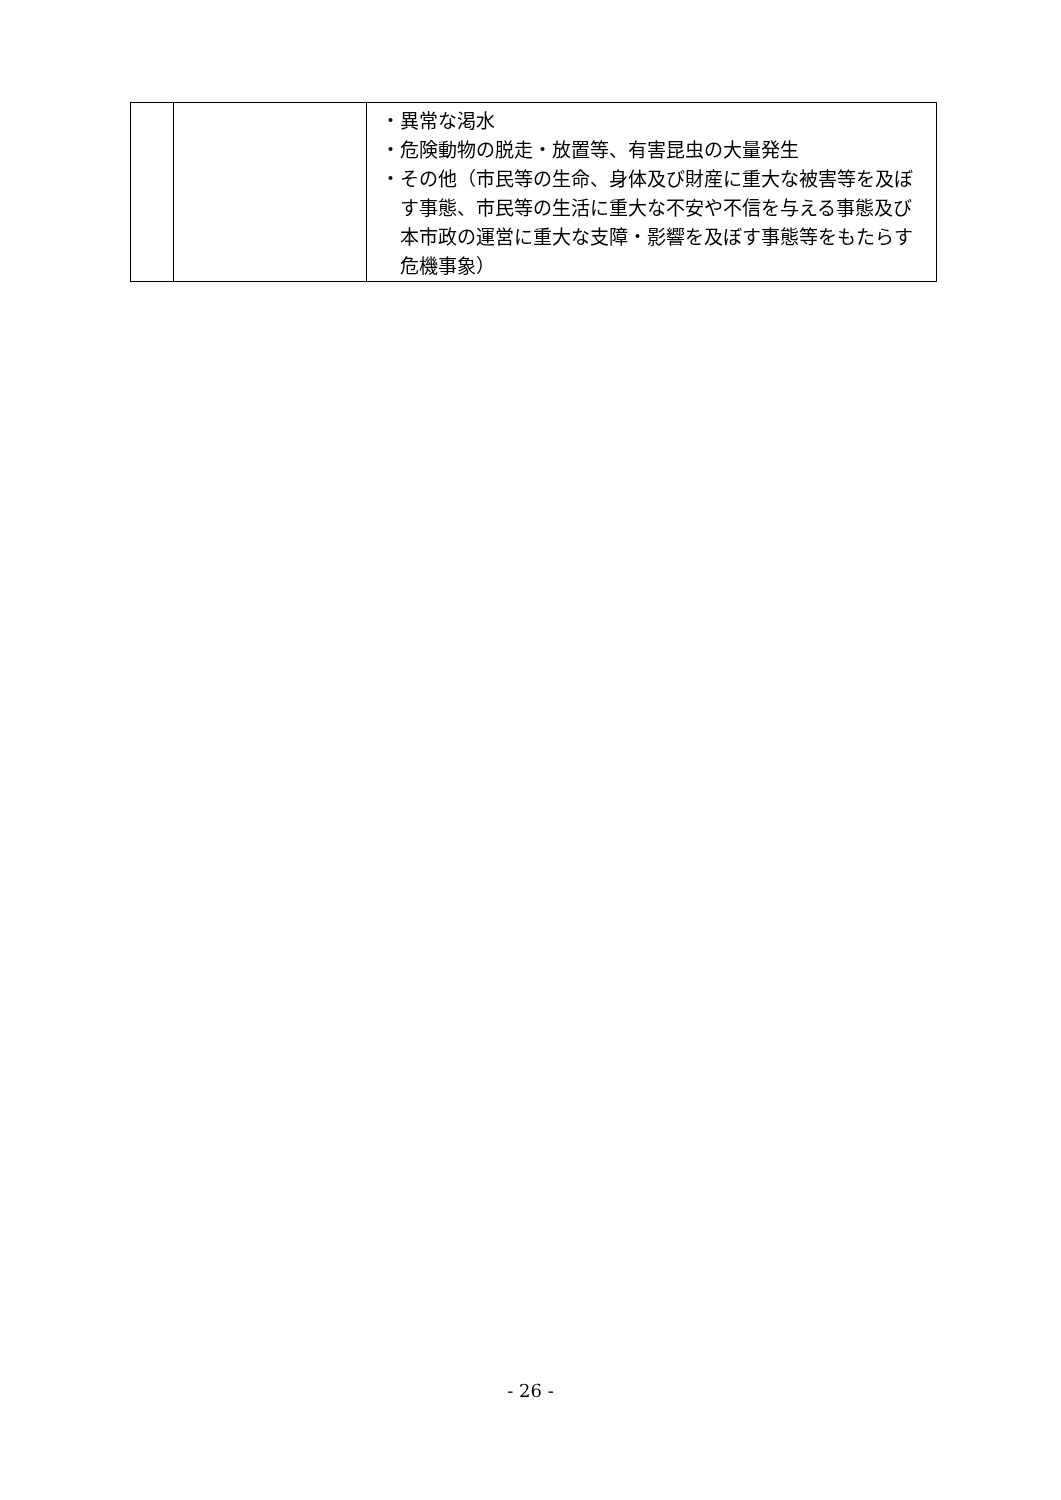| | | ・異常な渇水 ・危険動物の脱走・放置等、有害昆虫の大量発生 ・その他（市民等の生命、身体及び財産に重大な被害等を及ぼす事態、市民等の生活に重大な不安や不信を与える事態及び本市政の運営に重大な支障・影響を及ぼす事態等をもたらす危機事象） |
- 26 -